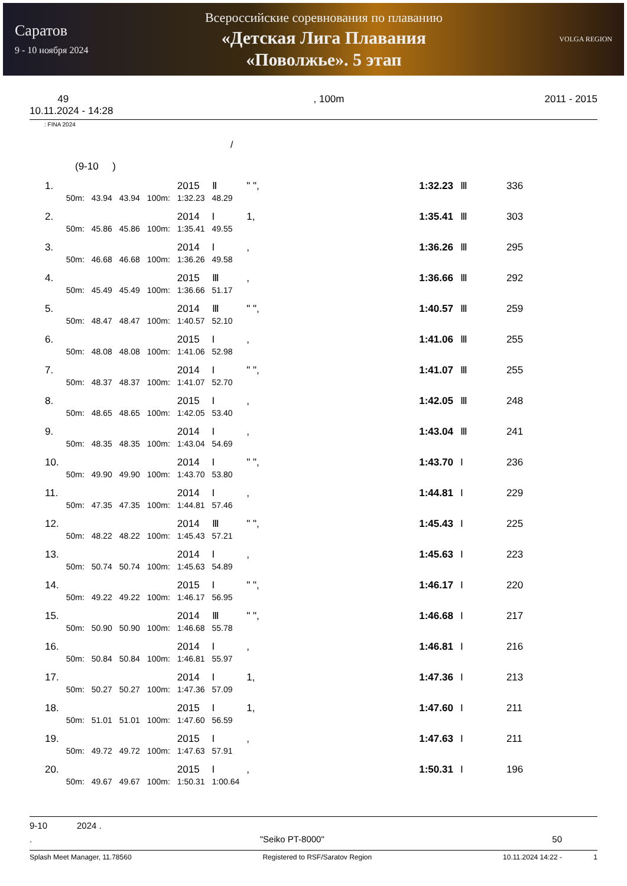Саратов
9 - 10 ноября 2024
Всероссийские соревнования по плаванию
«Детская Лига Плавания
«Поволжье». 5 этап
VOLGA REGION
49
10.11.2024 - 14:28
, 100m 2011 - 2015
: FINA 2024
/
(9-10 )
| 1. | | | | | 2015 | Ⅱ | " ", | 1:32.23 | Ⅲ | 336 |
| | 50m: | 43.94 | 43.94 | 100m: | 1:32.23 | 48.29 | | | | |
| 2. | | | | | 2014 | I | 1, | 1:35.41 | Ⅲ | 303 |
| | 50m: | 45.86 | 45.86 | 100m: | 1:35.41 | 49.55 | | | | |
| 3. | | | | | 2014 | I | , | 1:36.26 | Ⅲ | 295 |
| | 50m: | 46.68 | 46.68 | 100m: | 1:36.26 | 49.58 | | | | |
| 4. | | | | | 2015 | Ⅲ | , | 1:36.66 | Ⅲ | 292 |
| | 50m: | 45.49 | 45.49 | 100m: | 1:36.66 | 51.17 | | | | |
| 5. | | | | | 2014 | Ⅲ | " ", | 1:40.57 | Ⅲ | 259 |
| | 50m: | 48.47 | 48.47 | 100m: | 1:40.57 | 52.10 | | | | |
| 6. | | | | | 2015 | I | , | 1:41.06 | Ⅲ | 255 |
| | 50m: | 48.08 | 48.08 | 100m: | 1:41.06 | 52.98 | | | | |
| 7. | | | | | 2014 | I | " ", | 1:41.07 | Ⅲ | 255 |
| | 50m: | 48.37 | 48.37 | 100m: | 1:41.07 | 52.70 | | | | |
| 8. | | | | | 2015 | I | , | 1:42.05 | Ⅲ | 248 |
| | 50m: | 48.65 | 48.65 | 100m: | 1:42.05 | 53.40 | | | | |
| 9. | | | | | 2014 | I | , | 1:43.04 | Ⅲ | 241 |
| | 50m: | 48.35 | 48.35 | 100m: | 1:43.04 | 54.69 | | | | |
| 10. | | | | | 2014 | I | " ", | 1:43.70 | I | 236 |
| | 50m: | 49.90 | 49.90 | 100m: | 1:43.70 | 53.80 | | | | |
| 11. | | | | | 2014 | I | , | 1:44.81 | I | 229 |
| | 50m: | 47.35 | 47.35 | 100m: | 1:44.81 | 57.46 | | | | |
| 12. | | | | | 2014 | Ⅲ | " ", | 1:45.43 | I | 225 |
| | 50m: | 48.22 | 48.22 | 100m: | 1:45.43 | 57.21 | | | | |
| 13. | | | | | 2014 | I | , | 1:45.63 | I | 223 |
| | 50m: | 50.74 | 50.74 | 100m: | 1:45.63 | 54.89 | | | | |
| 14. | | | | | 2015 | I | " ", | 1:46.17 | I | 220 |
| | 50m: | 49.22 | 49.22 | 100m: | 1:46.17 | 56.95 | | | | |
| 15. | | | | | 2014 | Ⅲ | " ", | 1:46.68 | I | 217 |
| | 50m: | 50.90 | 50.90 | 100m: | 1:46.68 | 55.78 | | | | |
| 16. | | | | | 2014 | I | , | 1:46.81 | I | 216 |
| | 50m: | 50.84 | 50.84 | 100m: | 1:46.81 | 55.97 | | | | |
| 17. | | | | | 2014 | I | 1, | 1:47.36 | I | 213 |
| | 50m: | 50.27 | 50.27 | 100m: | 1:47.36 | 57.09 | | | | |
| 18. | | | | | 2015 | I | 1, | 1:47.60 | I | 211 |
| | 50m: | 51.01 | 51.01 | 100m: | 1:47.60 | 56.59 | | | | |
| 19. | | | | | 2015 | I | , | 1:47.63 | I | 211 |
| | 50m: | 49.72 | 49.72 | 100m: | 1:47.63 | 57.91 | | | | |
| 20. | | | | | 2015 | I | , | 1:50.31 | I | 196 |
| | 50m: | 49.67 | 49.67 | 100m: | 1:50.31 | 1:00.64 | | | | |
9-10 2024 .
. "Seiko PT-8000" 50
Splash Meet Manager, 11.78560 Registered to RSF/Saratov Region 10.11.2024 14:22 - 1